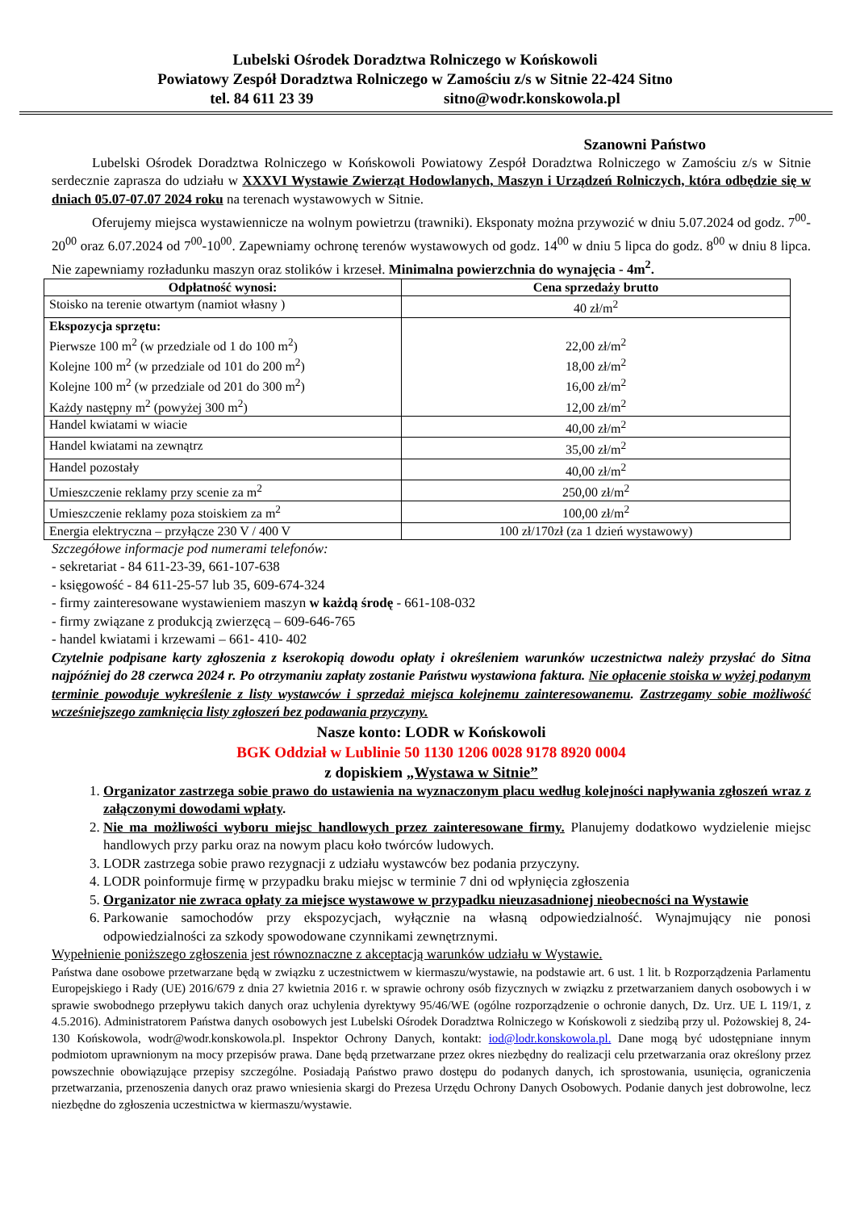Lubelski Ośrodek Doradztwa Rolniczego w Końskowoli
Powiatowy Zespół Doradztwa Rolniczego w Zamościu z/s w Sitnie 22-424 Sitno
tel. 84 611 23 39 sitno@wodr.konskowola.pl
Szanowni Państwo
Lubelski Ośrodek Doradztwa Rolniczego w Końskowoli Powiatowy Zespół Doradztwa Rolniczego w Zamościu z/s w Sitnie serdecznie zaprasza do udziału w XXXVI Wystawie Zwierząt Hodowlanych, Maszyn i Urządzeń Rolniczych, która odbędzie się w dniach 05.07-07.07 2024 roku na terenach wystawowych w Sitnie.
Oferujemy miejsca wystawiennicze na wolnym powietrzu (trawniki). Eksponaty można przywozić w dniu 5.07.2024 od godz. 7<sup>00</sup>-20<sup>00</sup> oraz 6.07.2024 od 7<sup>00</sup>-10<sup>00</sup>. Zapewniamy ochronę terenów wystawowych od godz. 14<sup>00</sup> w dniu 5 lipca do godz. 8<sup>00</sup> w dniu 8 lipca. Nie zapewniamy rozładunku maszyn oraz stolików i krzeseł. Minimalna powierzchnia do wynajęcia - 4m<sup>2</sup>.
| Odpłatność wynosi: | Cena sprzedaży brutto |
| --- | --- |
| Stoisko na terenie otwartym (namiot własny ) | 40 zł/m<sup>2</sup> |
| Ekspozycja sprzętu: Pierwsze 100 m<sup>2</sup> (w przedziale od 1 do 100 m<sup>2</sup>) Kolejne 100 m<sup>2</sup> (w przedziale od 101 do 200 m<sup>2</sup>) Kolejne 100 m<sup>2</sup> (w przedziale od 201 do 300 m<sup>2</sup>) Każdy następny m<sup>2</sup> (powyżej 300 m<sup>2</sup>) | 22,00 zł/m<sup>2</sup> 18,00 zł/m<sup>2</sup> 16,00 zł/m<sup>2</sup> 12,00 zł/m<sup>2</sup> |
| Handel kwiatami w wiacie | 40,00 zł/m<sup>2</sup> |
| Handel kwiatami na zewnątrz | 35,00 zł/m<sup>2</sup> |
| Handel pozostały | 40,00 zł/m<sup>2</sup> |
| Umieszczenie reklamy przy scenie za m<sup>2</sup> | 250,00 zł/m<sup>2</sup> |
| Umieszczenie reklamy poza stoiskiem za m<sup>2</sup> | 100,00 zł/m<sup>2</sup> |
| Energia elektryczna – przyłącze 230 V / 400 V | 100 zł/170zł (za 1 dzień wystawowy) |
Szczegółowe informacje pod numerami telefonów:
- sekretariat - 84 611-23-39, 661-107-638
- księgowość - 84 611-25-57 lub 35, 609-674-324
- firmy zainteresowane wystawieniem maszyn w każdą środę - 661-108-032
- firmy związane z produkcją zwierzęcą – 609-646-765
- handel kwiatami i krzewami – 661- 410- 402
Czytelnie podpisane karty zgłoszenia z kserokopią dowodu opłaty i określeniem warunków uczestnictwa należy przysłać do Sitna najpóźniej do 28 czerwca 2024 r. Po otrzymaniu zapłaty zostanie Państwu wystawiona faktura. Nie opłacenie stoiska w wyżej podanym terminie powoduje wykreślenie z listy wystawców i sprzedaż miejsca kolejnemu zainteresowanemu. Zastrzegamy sobie możliwość wcześniejszego zamknięcia listy zgłoszeń bez podawania przyczyny.
Nasze konto: LODR w Końskowoli
BGK Oddział w Lublinie 50 1130 1206 0028 9178 8920 0004
z dopiskiem „Wystawa w Sitnie”
1. Organizator zastrzega sobie prawo do ustawienia na wyznaczonym placu według kolejności napływania zgłoszeń wraz z załączonymi dowodami wpłaty.
2. Nie ma możliwości wyboru miejsc handlowych przez zainteresowane firmy. Planujemy dodatkowo wydzielenie miejsc handlowych przy parku oraz na nowym placu koło twórców ludowych.
3. LODR zastrzega sobie prawo rezygnacji z udziału wystawców bez podania przyczyny.
4. LODR poinformuje firmę w przypadku braku miejsc w terminie 7 dni od wpłynięcia zgłoszenia
5. Organizator nie zwraca opłaty za miejsce wystawowe w przypadku nieuzasadnionej nieobecności na Wystawie
6. Parkowanie samochodów przy ekspozycjach, wyłącznie na własną odpowiedzialność. Wynajmujący nie ponosi odpowiedzialności za szkody spowodowane czynnikami zewnętrznymi.
Wypełnienie poniższego zgłoszenia jest równoznaczne z akceptacją warunków udziału w Wystawie.
Państwa dane osobowe przetwarzane będą w związku z uczestnictwem w kiermaszu/wystawie, na podstawie art. 6 ust. 1 lit. b Rozporządzenia Parlamentu Europejskiego i Rady (UE) 2016/679 z dnia 27 kwietnia 2016 r. w sprawie ochrony osób fizycznych w związku z przetwarzaniem danych osobowych i w sprawie swobodnego przepływu takich danych oraz uchylenia dyrektywy 95/46/WE (ogólne rozporządzenie o ochronie danych, Dz. Urz. UE L 119/1, z 4.5.2016). Administratorem Państwa danych osobowych jest Lubelski Ośrodek Doradztwa Rolniczego w Końskowoli z siedzibą przy ul. Pożowskiej 8, 24-130 Końskowola, wodr@wodr.konskowola.pl. Inspektor Ochrony Danych, kontakt: iod@lodr.konskowola.pl. Dane mogą być udostępniane innym podmiotom uprawnionym na mocy przepisów prawa. Dane będą przetwarzane przez okres niezbędny do realizacji celu przetwarzania oraz określony przez powszechnie obowiązujące przepisy szczególne. Posiadają Państwo prawo dostępu do podanych danych, ich sprostowania, usunięcia, ograniczenia przetwarzania, przenoszenia danych oraz prawo wniesienia skargi do Prezesa Urzędu Ochrony Danych Osobowych. Podanie danych jest dobrowolne, lecz niezbędne do zgłoszenia uczestnictwa w kiermaszu/wystawie.